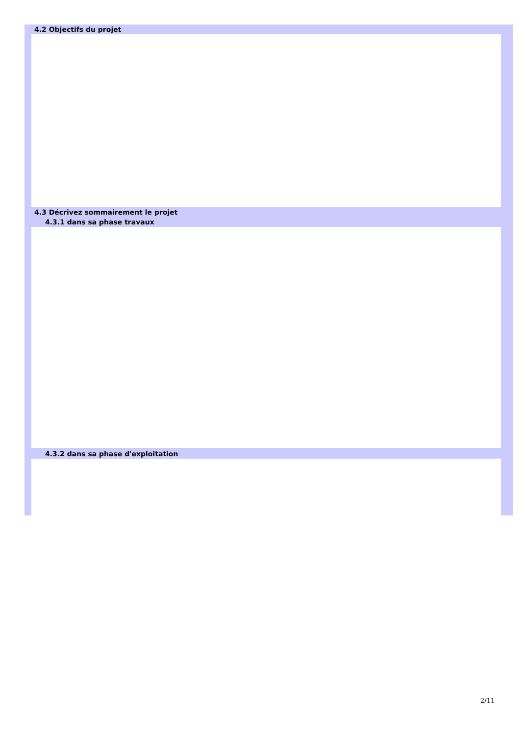4.2 Objectifs du projet
4.3 Décrivez sommairement le projet
4.3.1 dans sa phase travaux
4.3.2 dans sa phase d'exploitation
2/11